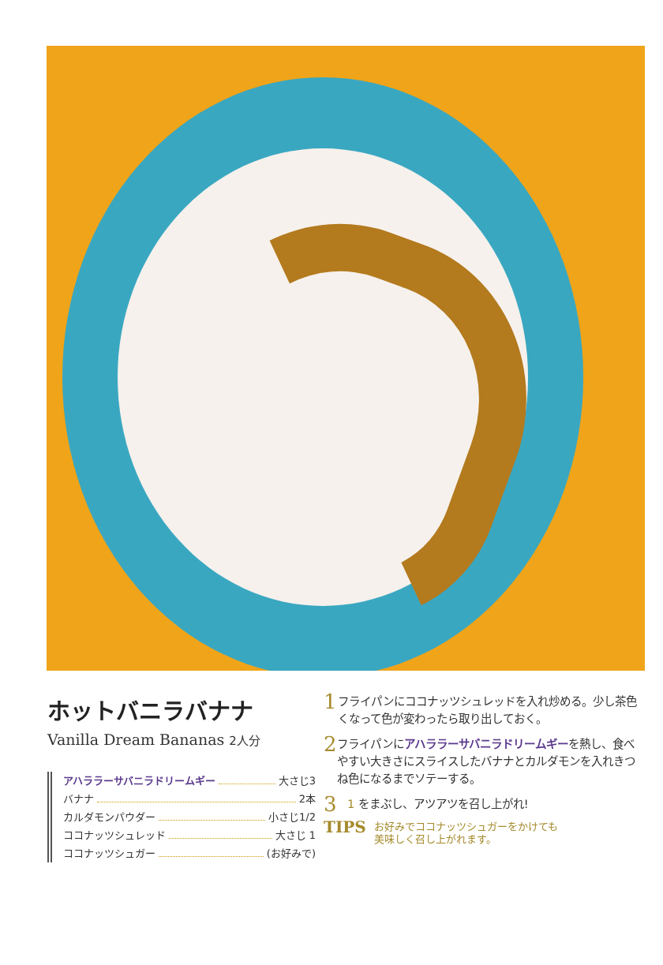ホットバニラバナナ
Vanilla Dream Bananas 2人分
アハララーサバニラドリームギー 大さじ3
バナナ 2本
カルダモンパウダー 小さじ1/2
ココナッツシュレッド 大さじ 1
ココナッツシュガー (お好みで)
1
フライパンにココナッツシュレッドを入れ炒める。少し茶色くなって色が変わったら取り出しておく。
2
フライパンにアハララーサバニラドリームギーを熱し、食べやすい大きさにスライスしたバナナとカルダモンを入れきつね色になるまでソテーする。
3
1 をまぶし、アツアツを召し上がれ!
TIPS
お好みでココナッツシュガーをかけても
美味しく召し上がれます。